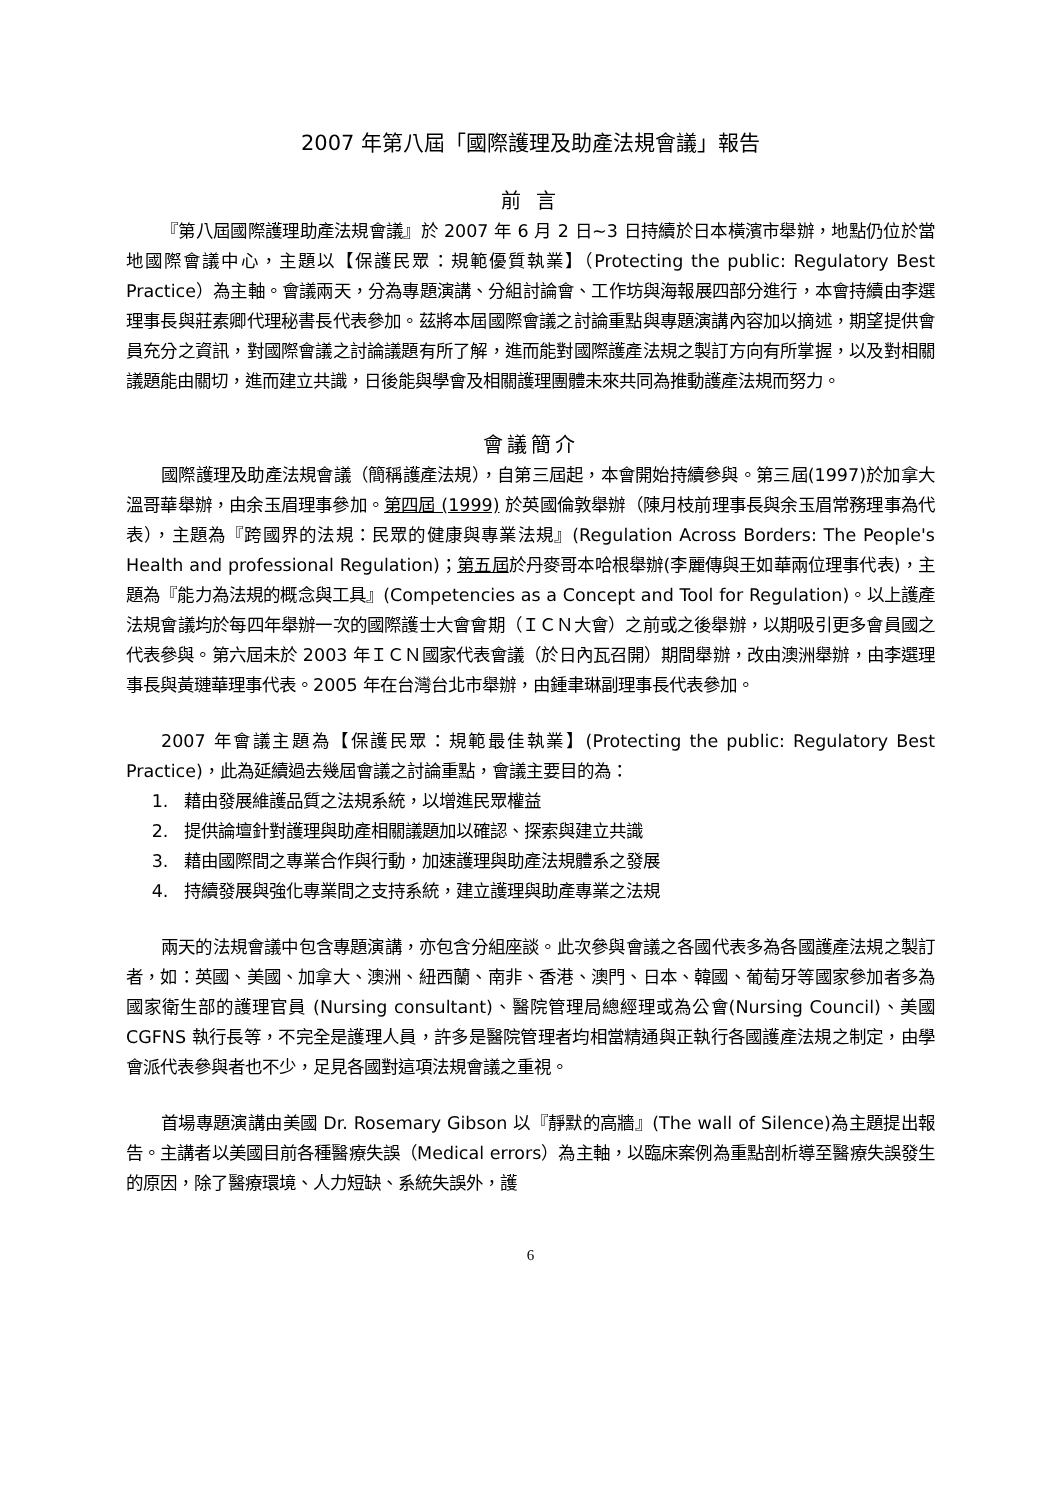2007 年第八屆「國際護理及助產法規會議」報告
前 言
『第八屆國際護理助產法規會議』於 2007 年 6 月 2 日~3 日持續於日本橫濱市舉辦，地點仍位於當地國際會議中心，主題以【保護民眾：規範優質執業】（Protecting the public: Regulatory Best Practice）為主軸。會議兩天，分為專題演講、分組討論會、工作坊與海報展四部分進行，本會持續由李選理事長與莊素卿代理秘書長代表參加。茲將本屆國際會議之討論重點與專題演講內容加以摘述，期望提供會員充分之資訊，對國際會議之討論議題有所了解，進而能對國際護產法規之製訂方向有所掌握，以及對相關議題能由關切，進而建立共識，日後能與學會及相關護理團體未來共同為推動護產法規而努力。
會議簡介
國際護理及助產法規會議（簡稱護產法規），自第三屆起，本會開始持續參與。第三屆(1997)於加拿大溫哥華舉辦，由余玉眉理事參加。第四屆 (1999) 於英國倫敦舉辦（陳月枝前理事長與余玉眉常務理事為代表），主題為『跨國界的法規：民眾的健康與專業法規』(Regulation Across Borders: The People's Health and professional Regulation)；第五屆於丹麥哥本哈根舉辦(李麗傳與王如華兩位理事代表)，主題為『能力為法規的概念與工具』(Competencies as a Concept and Tool for Regulation)。以上護產法規會議均於每四年舉辦一次的國際護士大會會期（ＩＣＮ大會）之前或之後舉辦，以期吸引更多會員國之代表參與。第六屆未於 2003 年ＩＣＮ國家代表會議（於日內瓦召開）期間舉辦，改由澳洲舉辦，由李選理事長與黃璉華理事代表。2005 年在台灣台北市舉辦，由鍾聿琳副理事長代表參加。
2007 年會議主題為【保護民眾：規範最佳執業】(Protecting the public: Regulatory Best Practice)，此為延續過去幾屆會議之討論重點，會議主要目的為：
1. 藉由發展維護品質之法規系統，以增進民眾權益
2. 提供論壇針對護理與助產相關議題加以確認、探索與建立共識
3. 藉由國際間之專業合作與行動，加速護理與助產法規體系之發展
4. 持續發展與強化專業間之支持系統，建立護理與助產專業之法規
兩天的法規會議中包含專題演講，亦包含分組座談。此次參與會議之各國代表多為各國護產法規之製訂者，如：英國、美國、加拿大、澳洲、紐西蘭、南非、香港、澳門、日本、韓國、葡萄牙等國家參加者多為國家衛生部的護理官員 (Nursing consultant)、醫院管理局總經理或為公會(Nursing Council)、美國 CGFNS 執行長等，不完全是護理人員，許多是醫院管理者均相當精通與正執行各國護產法規之制定，由學會派代表參與者也不少，足見各國對這項法規會議之重視。
首場專題演講由美國 Dr. Rosemary Gibson 以『靜默的高牆』(The wall of Silence)為主題提出報告。主講者以美國目前各種醫療失誤（Medical errors）為主軸，以臨床案例為重點剖析導至醫療失誤發生的原因，除了醫療環境、人力短缺、系統失誤外，護
6